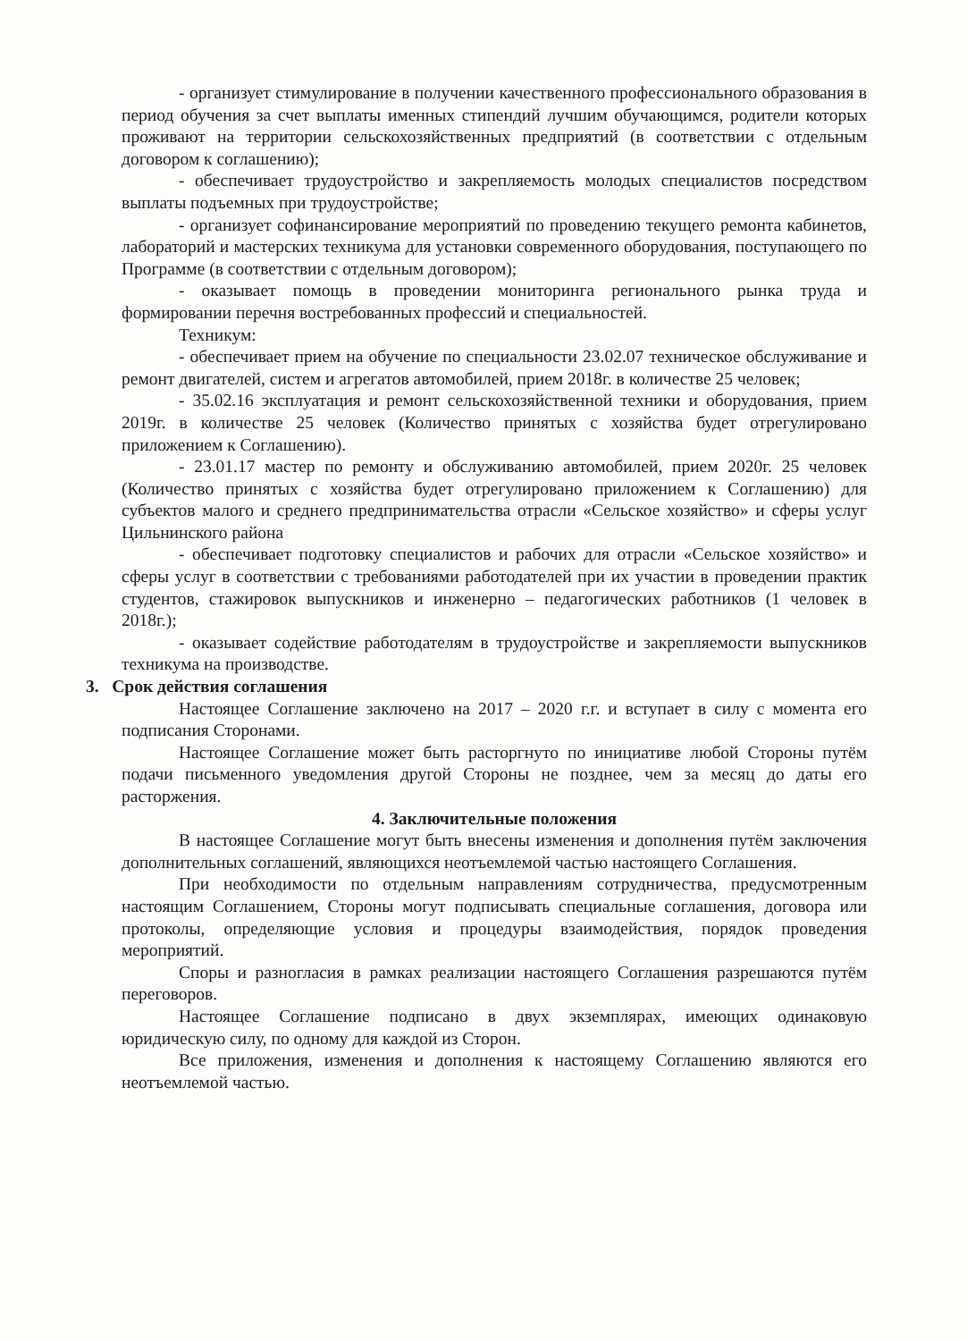- организует стимулирование в получении качественного профессионального образования в период обучения за счет выплаты именных стипендий лучшим обучающимся, родители которых проживают на территории сельскохозяйственных предприятий (в соответствии с отдельным договором к соглашению);
- обеспечивает трудоустройство и закрепляемость молодых специалистов посредством выплаты подъемных при трудоустройстве;
- организует софинансирование мероприятий по проведению текущего ремонта кабинетов, лабораторий и мастерских техникума для установки современного оборудования, поступающего по Программе (в соответствии с отдельным договором);
- оказывает помощь в проведении мониторинга регионального рынка труда и формировании перечня востребованных профессий и специальностей.
Техникум:
- обеспечивает прием на обучение по специальности 23.02.07 техническое обслуживание и ремонт двигателей, систем и агрегатов автомобилей, прием 2018г. в количестве 25 человек;
- 35.02.16 эксплуатация и ремонт сельскохозяйственной техники и оборудования, прием 2019г. в количестве 25 человек (Количество принятых с хозяйства будет отрегулировано приложением к Соглашению).
- 23.01.17 мастер по ремонту и обслуживанию автомобилей, прием 2020г. 25 человек (Количество принятых с хозяйства будет отрегулировано приложением к Соглашению) для субъектов малого и среднего предпринимательства отрасли «Сельское хозяйство» и сферы услуг Цильнинского района
- обеспечивает подготовку специалистов и рабочих для отрасли «Сельское хозяйство» и сферы услуг в соответствии с требованиями работодателей при их участии в проведении практик студентов, стажировок выпускников и инженерно – педагогических работников (1 человек в 2018г.);
- оказывает содействие работодателям в трудоустройстве и закрепляемости выпускников техникума на производстве.
3. Срок действия соглашения
Настоящее Соглашение заключено на 2017 – 2020 г.г. и вступает в силу с момента его подписания Сторонами.
Настоящее Соглашение может быть расторгнуто по инициативе любой Стороны путём подачи письменного уведомления другой Стороны не позднее, чем за месяц до даты его расторжения.
4. Заключительные положения
В настоящее Соглашение могут быть внесены изменения и дополнения путём заключения дополнительных соглашений, являющихся неотъемлемой частью настоящего Соглашения.
При необходимости по отдельным направлениям сотрудничества, предусмотренным настоящим Соглашением, Стороны могут подписывать специальные соглашения, договора или протоколы, определяющие условия и процедуры взаимодействия, порядок проведения мероприятий.
Споры и разногласия в рамках реализации настоящего Соглашения разрешаются путём переговоров.
Настоящее Соглашение подписано в двух экземплярах, имеющих одинаковую юридическую силу, по одному для каждой из Сторон.
Все приложения, изменения и дополнения к настоящему Соглашению являются его неотъемлемой частью.